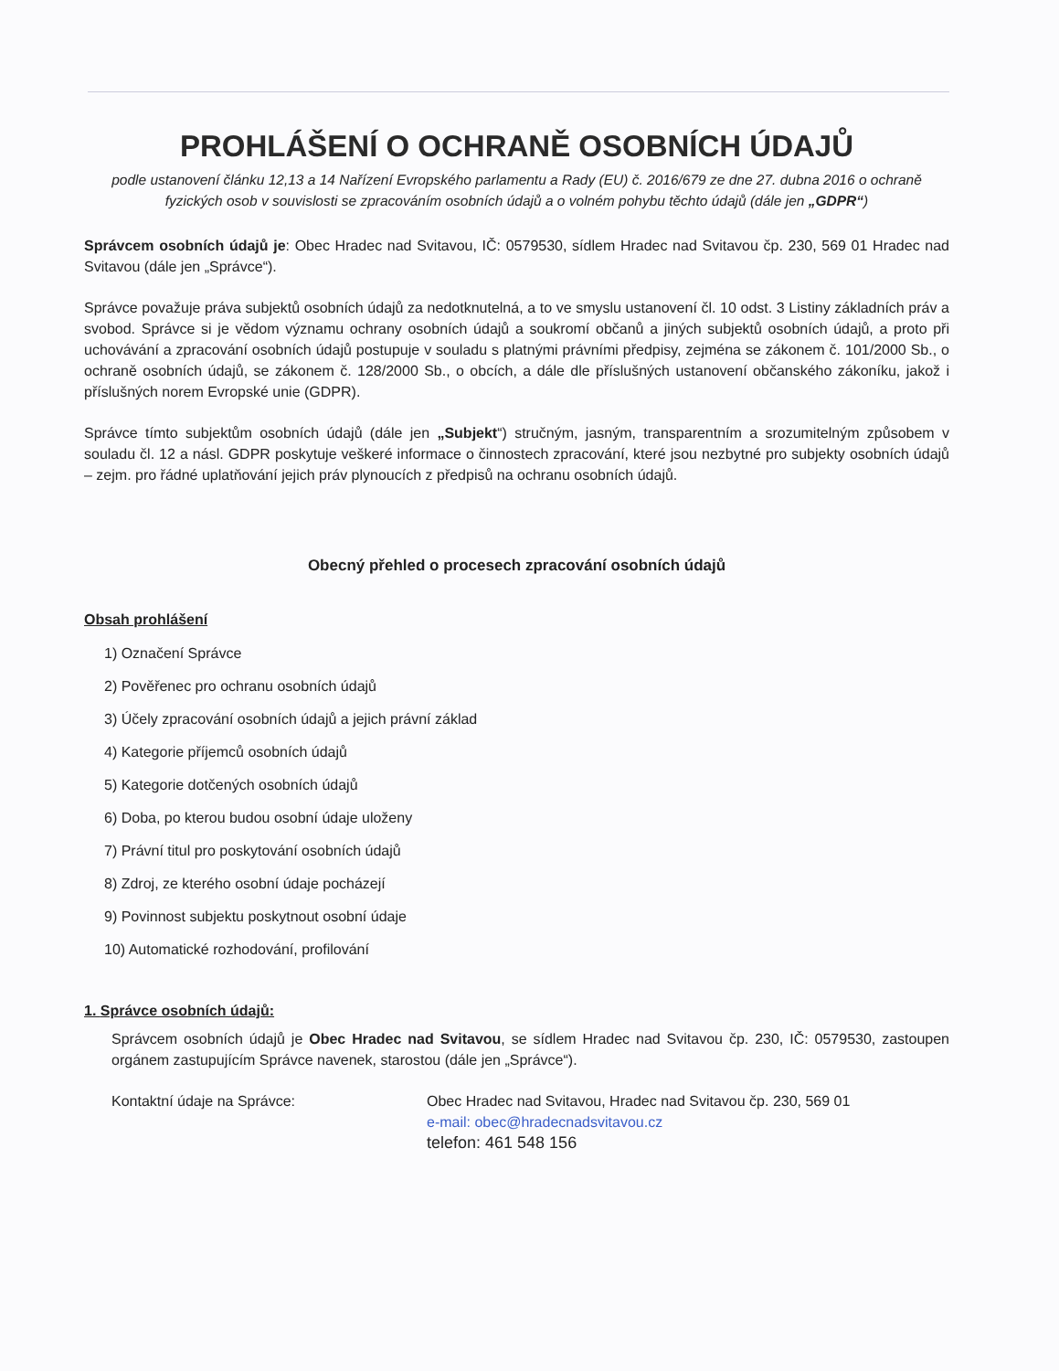PROHLÁŠENÍ O OCHRANĚ OSOBNÍCH ÚDAJŮ
podle ustanovení článku 12,13 a 14 Nařízení Evropského parlamentu a Rady (EU) č. 2016/679 ze dne 27. dubna 2016 o ochraně fyzických osob v souvislosti se zpracováním osobních údajů a o volném pohybu těchto údajů (dále jen „GDPR“)
Správcem osobních údajů je: Obec Hradec nad Svitavou, IČ: 0579530, sídlem Hradec nad Svitavou čp. 230, 569 01 Hradec nad Svitavou (dále jen „Správce“).
Správce považuje práva subjektů osobních údajů za nedotknutelná, a to ve smyslu ustanovení čl. 10 odst. 3 Listiny základních práv a svobod. Správce si je vědom významu ochrany osobních údajů a soukromí občanů a jiných subjektů osobních údajů, a proto při uchovávání a zpracování osobních údajů postupuje v souladu s platnými právními předpisy, zejména se zákonem č. 101/2000 Sb., o ochraně osobních údajů, se zákonem č. 128/2000 Sb., o obcích, a dále dle příslušných ustanovení občanského zákoníku, jakož i příslušných norem Evropské unie (GDPR).
Správce tímto subjektům osobních údajů (dále jen „Subjekt“) stručným, jasným, transparentním a srozumitelným způsobem v souladu čl. 12 a násl. GDPR poskytuje veškeré informace o činnostech zpracování, které jsou nezbytné pro subjekty osobních údajů – zejm. pro řádné uplatňování jejich práv plynoucích z předpisů na ochranu osobních údajů.
Obecný přehled o procesech zpracování osobních údajů
Obsah prohlášení
1) Označení Správce
2) Pověřenec pro ochranu osobních údajů
3) Účely zpracování osobních údajů a jejich právní základ
4) Kategorie příjemců osobních údajů
5) Kategorie dotčených osobních údajů
6) Doba, po kterou budou osobní údaje uloženy
7) Právní titul pro poskytování osobních údajů
8) Zdroj, ze kterého osobní údaje pocházejí
9) Povinnost subjektu poskytnout osobní údaje
10) Automatické rozhodování, profilování
1. Správce osobních údajů:
Správcem osobních údajů je Obec Hradec nad Svitavou, se sídlem Hradec nad Svitavou čp. 230, IČ: 0579530, zastoupen orgánem zastupujícím Správce navenek, starostou (dále jen „Správce“).
Kontaktní údaje na Správce: Obec Hradec nad Svitavou, Hradec nad Svitavou čp. 230, 569 01
e-mail: obec@hradecnadsvitavou.cz
telefon: 461 548 156